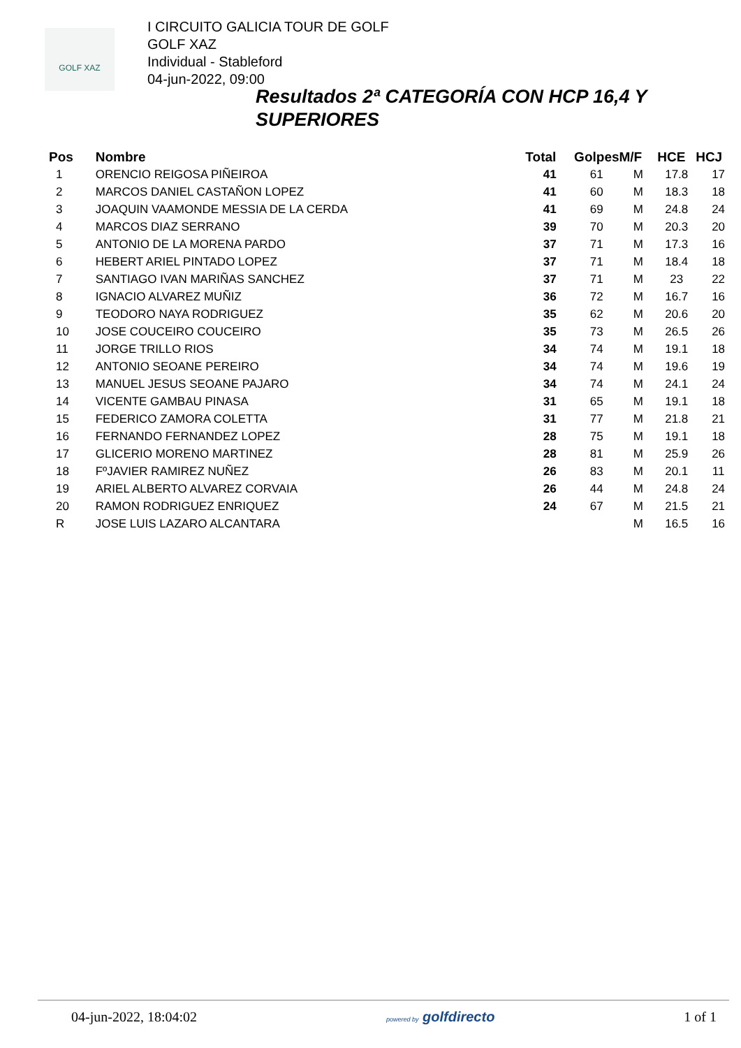GOLF XAZ
I CIRCUITO GALICIA TOUR DE GOLF
GOLF XAZ
Individual - Stableford
04-jun-2022, 09:00
Resultados 2ª CATEGORÍA CON HCP 16,4 Y SUPERIORES
| Pos | Nombre | Total | Golpes | M/F | HCE | HCJ |
| --- | --- | --- | --- | --- | --- | --- |
| 1 | ORENCIO REIGOSA PIÑEIROA | 41 | 61 | M | 17.8 | 17 |
| 2 | MARCOS DANIEL CASTAÑON LOPEZ | 41 | 60 | M | 18.3 | 18 |
| 3 | JOAQUIN VAAMONDE MESSIA DE LA CERDA | 41 | 69 | M | 24.8 | 24 |
| 4 | MARCOS DIAZ SERRANO | 39 | 70 | M | 20.3 | 20 |
| 5 | ANTONIO DE LA MORENA PARDO | 37 | 71 | M | 17.3 | 16 |
| 6 | HEBERT ARIEL PINTADO LOPEZ | 37 | 71 | M | 18.4 | 18 |
| 7 | SANTIAGO IVAN MARIÑAS SANCHEZ | 37 | 71 | M | 23 | 22 |
| 8 | IGNACIO ALVAREZ MUÑIZ | 36 | 72 | M | 16.7 | 16 |
| 9 | TEODORO NAYA RODRIGUEZ | 35 | 62 | M | 20.6 | 20 |
| 10 | JOSE COUCEIRO COUCEIRO | 35 | 73 | M | 26.5 | 26 |
| 11 | JORGE TRILLO RIOS | 34 | 74 | M | 19.1 | 18 |
| 12 | ANTONIO SEOANE PEREIRO | 34 | 74 | M | 19.6 | 19 |
| 13 | MANUEL JESUS SEOANE PAJARO | 34 | 74 | M | 24.1 | 24 |
| 14 | VICENTE GAMBAU PINASA | 31 | 65 | M | 19.1 | 18 |
| 15 | FEDERICO ZAMORA COLETTA | 31 | 77 | M | 21.8 | 21 |
| 16 | FERNANDO FERNANDEZ LOPEZ | 28 | 75 | M | 19.1 | 18 |
| 17 | GLICERIO MORENO MARTINEZ | 28 | 81 | M | 25.9 | 26 |
| 18 | FºJAVIER RAMIREZ NUÑEZ | 26 | 83 | M | 20.1 | 11 |
| 19 | ARIEL ALBERTO ALVAREZ CORVAIA | 26 | 44 | M | 24.8 | 24 |
| 20 | RAMON RODRIGUEZ ENRIQUEZ | 24 | 67 | M | 21.5 | 21 |
| R | JOSE LUIS LAZARO ALCANTARA | | | M | 16.5 | 16 |
04-jun-2022, 18:04:02 powered by golfdirecto 1 of 1